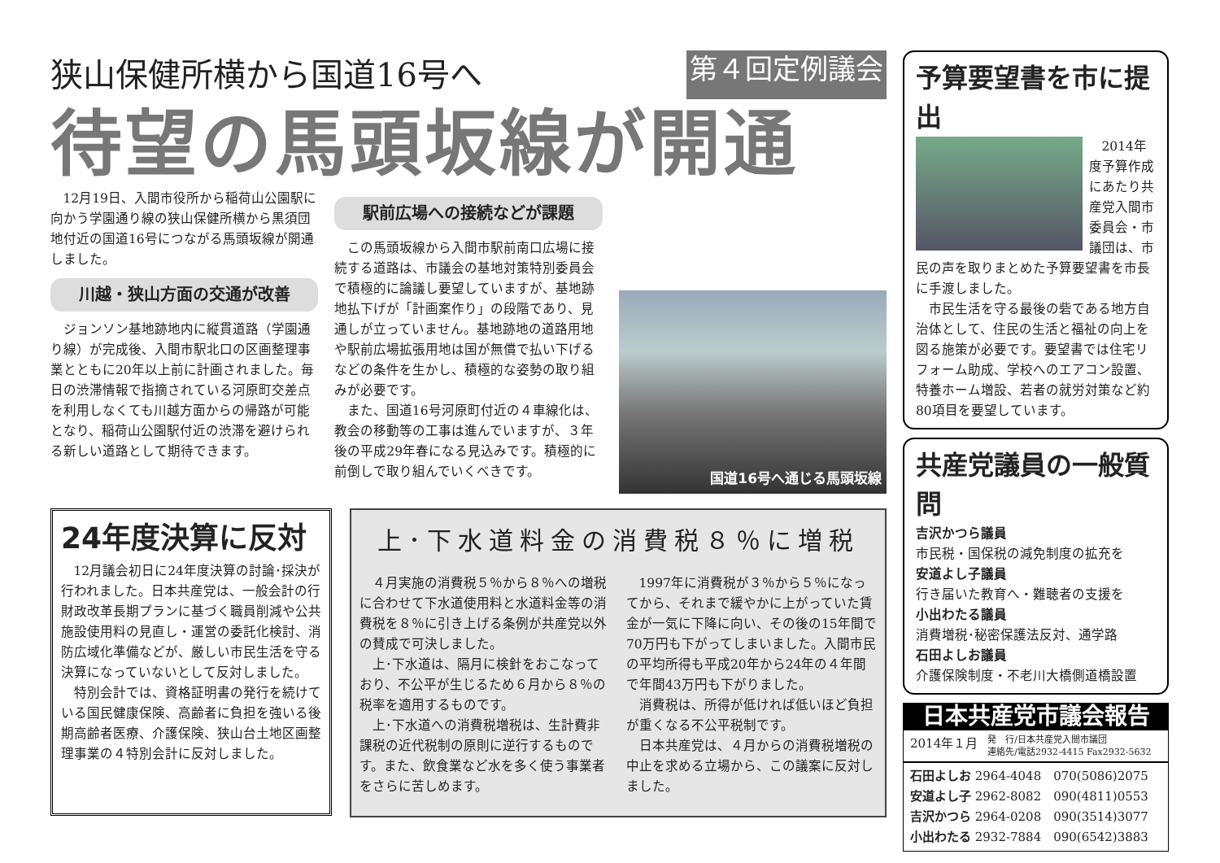狭山保健所横から国道16号へ 第４回定例議会
待望の馬頭坂線が開通
12月19日、入間市役所から稲荷山公園駅に向かう学園通り線の狭山保健所横から黒須団地付近の国道16号につながる馬頭坂線が開通しました。
川越・狭山方面の交通が改善
ジョンソン基地跡地内に縦貫道路（学園通り線）が完成後、入間市駅北口の区画整理事業とともに20年以上前に計画されました。毎日の渋滞情報で指摘されている河原町交差点を利用しなくても川越方面からの帰路が可能となり、稲荷山公園駅付近の渋滞を避けられる新しい道路として期待できます。
駅前広場への接続などが課題
この馬頭坂線から入間市駅前南口広場に接続する道路は、市議会の基地対策特別委員会で積極的に論議し要望していますが、基地跡地払下げが「計画案作り」の段階であり、見通しが立っていません。基地跡地の道路用地や駅前広場拡張用地は国が無償で払い下げるなどの条件を生かし、積極的な姿勢の取り組みが必要です。
また、国道16号河原町付近の４車線化は、教会の移動等の工事は進んでいますが、３年後の平成29年春になる見込みです。積極的に前倒しで取り組んでいくべきです。
国道16号へ通じる馬頭坂線
24年度決算に反対
12月議会初日に24年度決算の討論･採決が行われました。日本共産党は、一般会計の行財政改革長期プランに基づく職員削減や公共施設使用料の見直し・運営の委託化検討、消防広域化準備などが、厳しい市民生活を守る決算になっていないとして反対しました。
特別会計では、資格証明書の発行を続けている国民健康保険、高齢者に負担を強いる後期高齢者医療、介護保険、狭山台土地区画整理事業の４特別会計に反対しました。
上･下水道料金の消費税８％に増税
４月実施の消費税５％から８％への増税に合わせて下水道使用料と水道料金等の消費税を８％に引き上げる条例が共産党以外の賛成で可決しました。
上･下水道は、隔月に検針をおこなっており、不公平が生じるため６月から８％の税率を適用するものです。
上･下水道への消費税増税は、生計費非課税の近代税制の原則に逆行するものです。また、飲食業など水を多く使う事業者をさらに苦しめます。
1997年に消費税が３％から５％になってから、それまで緩やかに上がっていた賃金が一気に下降に向い、その後の15年間で70万円も下がってしまいました。入間市民の平均所得も平成20年から24年の４年間で年間43万円も下がりました。
消費税は、所得が低ければ低いほど負担が重くなる不公平税制です。
日本共産党は、４月からの消費税増税の中止を求める立場から、この議案に反対しました。
予算要望書を市に提出
2014年度予算作成にあたり共産党入間市委員会・市議団は、市民の声を取りまとめた予算要望書を市長に手渡しました。
市民生活を守る最後の砦である地方自治体として、住民の生活と福祉の向上を図る施策が必要です。要望書では住宅リフォーム助成、学校へのエアコン設置、特養ホーム増設、若者の就労対策など約80項目を要望しています。
共産党議員の一般質問
吉沢かつら議員
市民税・国保税の減免制度の拡充を
安道よし子議員
行き届いた教育へ・難聴者の支援を
小出わたる議員
消費増税･秘密保護法反対、通学路
石田よしお議員
介護保険制度・不老川大橋側道橋設置
日本共産党市議会報告
2014年１月 発　行/日本共産党入間市議団
連絡先/電話2932-4415 Fax2932-5632
石田よしお 2964-4048　070(5086)2075
安道よし子 2962-8082　090(4811)0553
吉沢かつら 2964-0208　090(3514)3077
小出わたる 2932-7884　090(6542)3883